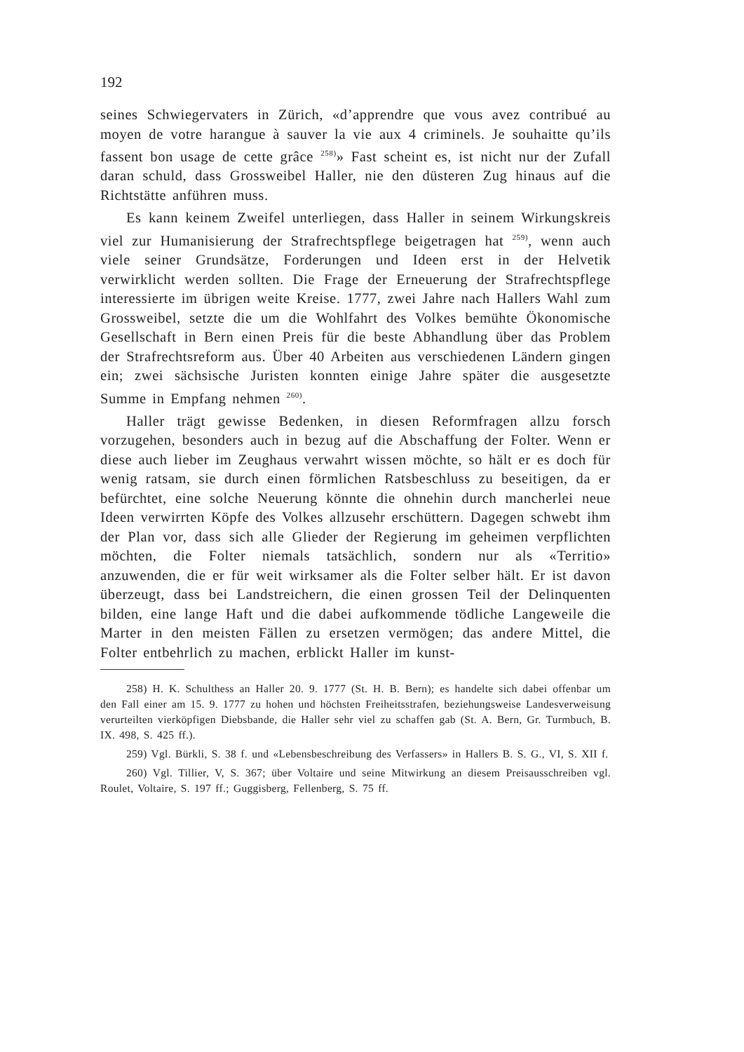192
seines Schwiegervaters in Zürich, «d’apprendre que vous avez contribué au moyen de votre harangue à sauver la vie aux 4 criminels. Je souhaitte qu’ils fassent bon usage de cette grâce <sup>258)</sup>» Fast scheint es, ist nicht nur der Zufall daran schuld, dass Grossweibel Haller, nie den düsteren Zug hinaus auf die Richtstätte anführen muss.
Es kann keinem Zweifel unterliegen, dass Haller in seinem Wirkungskreis viel zur Humanisierung der Strafrechtspflege beigetragen hat <sup>259)</sup>, wenn auch viele seiner Grundsätze, Forderungen und Ideen erst in der Helvetik verwirklicht werden sollten. Die Frage der Erneuerung der Strafrechtspflege interessierte im übrigen weite Kreise. 1777, zwei Jahre nach Hallers Wahl zum Grossweibel, setzte die um die Wohlfahrt des Volkes bemühte Ökonomische Gesellschaft in Bern einen Preis für die beste Abhandlung über das Problem der Strafrechtsreform aus. Über 40 Arbeiten aus verschiedenen Ländern gingen ein; zwei sächsische Juristen konnten einige Jahre später die ausgesetzte Summe in Empfang nehmen <sup>260)</sup>.
Haller trägt gewisse Bedenken, in diesen Reformfragen allzu forsch vorzugehen, besonders auch in bezug auf die Abschaffung der Folter. Wenn er diese auch lieber im Zeughaus verwahrt wissen möchte, so hält er es doch für wenig ratsam, sie durch einen förmlichen Ratsbeschluss zu beseitigen, da er befürchtet, eine solche Neuerung könnte die ohnehin durch mancherlei neue Ideen verwirrten Köpfe des Volkes allzusehr erschüttern. Dagegen schwebt ihm der Plan vor, dass sich alle Glieder der Regierung im geheimen verpflichten möchten, die Folter niemals tatsächlich, sondern nur als «Territio» anzuwenden, die er für weit wirksamer als die Folter selber hält. Er ist davon überzeugt, dass bei Landstreichern, die einen grossen Teil der Delinquenten bilden, eine lange Haft und die dabei aufkommende tödliche Langeweile die Marter in den meisten Fällen zu ersetzen vermögen; das andere Mittel, die Folter entbehrlich zu machen, erblickt Haller im kunst-
258) H. K. Schulthess an Haller 20. 9. 1777 (St. H. B. Bern); es handelte sich dabei offenbar um den Fall einer am 15. 9. 1777 zu hohen und höchsten Freiheitsstrafen, beziehungsweise Landesverweisung verurteilten vierköpfigen Diebsbande, die Haller sehr viel zu schaffen gab (St. A. Bern, Gr. Turmbuch, B. IX. 498, S. 425 ff.).
259) Vgl. Bürkli, S. 38 f. und «Lebensbeschreibung des Verfassers» in Hallers B. S. G., VI, S. XII f.
260) Vgl. Tillier, V, S. 367; über Voltaire und seine Mitwirkung an diesem Preisausschreiben vgl. Roulet, Voltaire, S. 197 ff.; Guggisberg, Fellenberg, S. 75 ff.